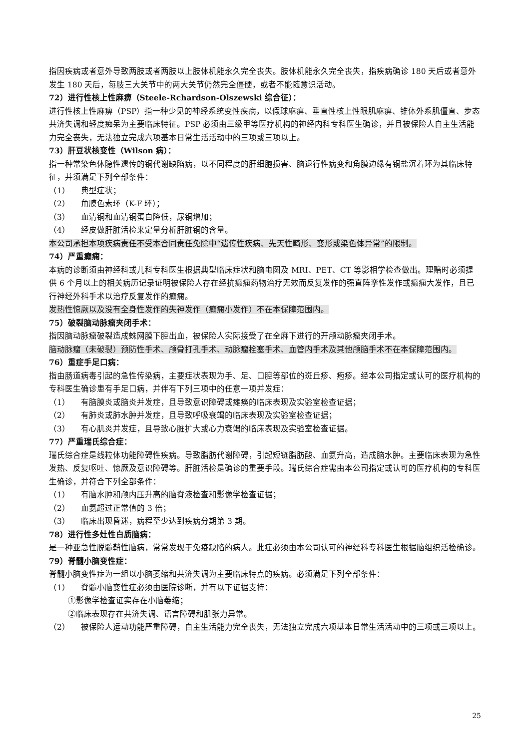指因疾病或者意外导致两肢或者两肢以上肢体机能永久完全丧失。肢体机能永久完全丧失，指疾病确诊 180 天后或者意外发生 180 天后，每肢三大关节中的两大关节仍然完全僵硬，或者不能随意识活动。
72）进行性核上性麻痹（Steele-Rchardson-Olszewski 综合征）：
进行性核上性麻痹（PSP）指一种少见的神经系统变性疾病，以假球麻痹、垂直性核上性眼肌麻痹、锥体外系肌僵直、步态共济失调和轻度痴呆为主要临床特征。PSP 必须由三级甲等医疗机构的神经内科专科医生确诊，并且被保险人自主生活能力完全丧失，无法独立完成六项基本日常生活活动中的三项或三项以上。
73）肝豆状核变性（Wilson 病）：
指一种常染色体隐性遗传的铜代谢缺陷病，以不同程度的肝细胞损害、脑退行性病变和角膜边缘有铜盐沉着环为其临床特征，并须满足下列全部条件：
（1） 典型症状；
（2） 角膜色素环（K-F 环）；
（3） 血清铜和血清铜蛋白降低，尿铜增加；
（4） 经皮做肝脏活检来定量分析肝脏铜的含量。
本公司承担本项疾病责任不受本合同责任免除中“遗传性疾病、先天性畸形、变形或染色体异常”的限制。
74）严重癫痫：
本病的诊断须由神经科或儿科专科医生根据典型临床症状和脑电图及 MRI、PET、CT 等影相学检查做出。理赔时必须提供 6 个月以上的相关病历记录证明被保险人存在经抗癫痫药物治疗无效而反复发作的强直阵挛性发作或癫痫大发作，且已行神经外科手术以治疗反复发作的癫痫。
发热性惊厥以及没有全身性发作的失神发作（癫痫小发作）不在本保障范围内。
75）破裂脑动脉瘤夹闭手术：
指因脑动脉瘤破裂造成蛛网膜下腔出血，被保险人实际接受了在全麻下进行的开颅动脉瘤夹闭手术。
脑动脉瘤（未破裂）预防性手术、颅骨打孔手术、动脉瘤栓塞手术、血管内手术及其他颅脑手术不在本保障范围内。
76）重症手足口病：
指由肠道病毒引起的急性传染病，主要症状表现为手、足、口腔等部位的斑丘疹、疱疹。经本公司指定或认可的医疗机构的专科医生确诊患有手足口病，并伴有下列三项中的任意一项并发症：
（1） 有脑膜炎或脑炎并发症，且导致意识障碍或瘫痪的临床表现及实验室检查证据；
（2） 有肺炎或肺水肿并发症，且导致呼吸衰竭的临床表现及实验室检查证据；
（3） 有心肌炎并发症，且导致心脏扩大或心力衰竭的临床表现及实验室检查证据。
77）严重瑞氏综合症：
瑞氏综合症是线粒体功能障碍性疾病。导致脂肪代谢障碍，引起短链脂肪酸、血氨升高，造成脑水肿。主要临床表现为急性发热、反复呕吐、惊厥及意识障碍等。肝脏活检是确诊的重要手段。瑞氏综合症需由本公司指定或认可的医疗机构的专科医生确诊，并符合下列全部条件：
（1） 有脑水肿和颅内压升高的脑脊液检查和影像学检查证据；
（2） 血氨超过正常值的 3 倍；
（3） 临床出现昏迷，病程至少达到疾病分期第 3 期。
78）进行性多灶性白质脑病：
是一种亚急性脱髓鞘性脑病，常常发现于免疫缺陷的病人。此症必须由本公司认可的神经科专科医生根据脑组织活检确诊。
79）脊髓小脑变性症：
脊髓小脑变性症为一组以小脑萎缩和共济失调为主要临床特点的疾病。必须满足下列全部条件：
（1） 脊髓小脑变性症必须由医院诊断，并有以下证据支持：
①影像学检查证实存在小脑萎缩；
②临床表现存在共济失调、语言障碍和肌张力异常。
（2） 被保险人运动功能严重障碍，自主生活能力完全丧失，无法独立完成六项基本日常生活活动中的三项或三项以上。
25